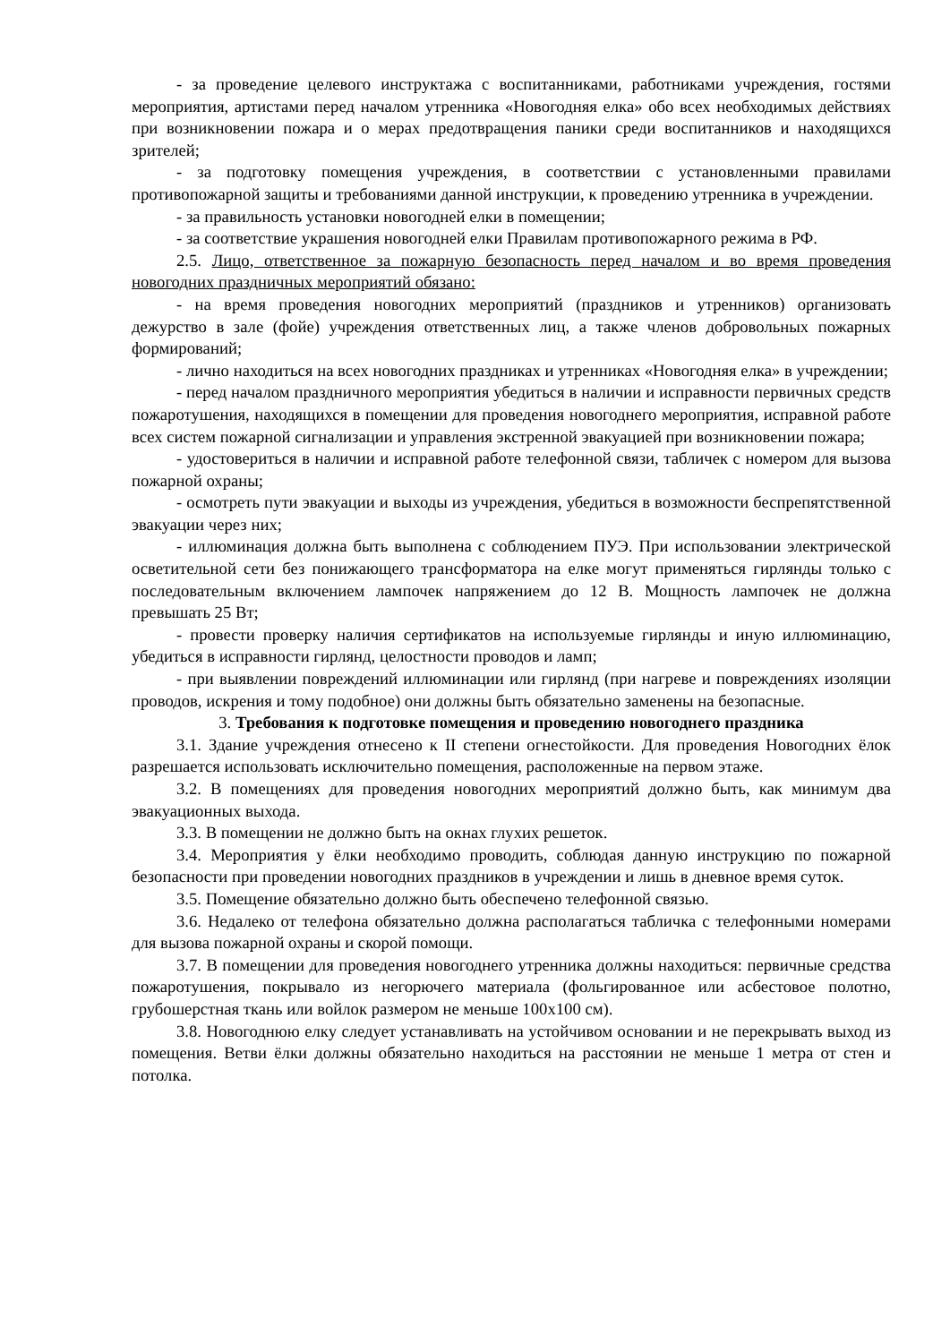- за проведение целевого инструктажа с воспитанниками, работниками учреждения, гостями мероприятия, артистами перед началом утренника «Новогодняя елка» обо всех необходимых действиях при возникновении пожара и о мерах предотвращения паники среди воспитанников и находящихся зрителей;
- за подготовку помещения учреждения, в соответствии с установленными правилами противопожарной защиты и требованиями данной инструкции, к проведению утренника в учреждении.
- за правильность установки новогодней елки в помещении;
- за соответствие украшения новогодней елки Правилам противопожарного режима в РФ.
2.5. Лицо, ответственное за пожарную безопасность перед началом и во время проведения новогодних праздничных мероприятий обязано:
- на время проведения новогодних мероприятий (праздников и утренников) организовать дежурство в зале (фойе) учреждения ответственных лиц, а также членов добровольных пожарных формирований;
- лично находиться на всех новогодних праздниках и утренниках «Новогодняя елка» в учреждении;
- перед началом праздничного мероприятия убедиться в наличии и исправности первичных средств пожаротушения, находящихся в помещении для проведения новогоднего мероприятия, исправной работе всех систем пожарной сигнализации и управления экстренной эвакуацией при возникновении пожара;
- удостовериться в наличии и исправной работе телефонной связи, табличек с номером для вызова пожарной охраны;
- осмотреть пути эвакуации и выходы из учреждения, убедиться в возможности беспрепятственной эвакуации через них;
- иллюминация должна быть выполнена с соблюдением ПУЭ. При использовании электрической осветительной сети без понижающего трансформатора на елке могут применяться гирлянды только с последовательным включением лампочек напряжением до 12 В. Мощность лампочек не должна превышать 25 Вт;
- провести проверку наличия сертификатов на используемые гирлянды и иную иллюминацию, убедиться в исправности гирлянд, целостности проводов и ламп;
- при выявлении повреждений иллюминации или гирлянд (при нагреве и повреждениях изоляции проводов, искрения и тому подобное) они должны быть обязательно заменены на безопасные.
3. Требования к подготовке помещения и проведению новогоднего праздника
3.1. Здание учреждения отнесено к II степени огнестойкости. Для проведения Новогодних ёлок разрешается использовать исключительно помещения, расположенные на первом этаже.
3.2. В помещениях для проведения новогодних мероприятий должно быть, как минимум два эвакуационных выхода.
3.3. В помещении не должно быть на окнах глухих решеток.
3.4. Мероприятия у ёлки необходимо проводить, соблюдая данную инструкцию по пожарной безопасности при проведении новогодних праздников в учреждении и лишь в дневное время суток.
3.5. Помещение обязательно должно быть обеспечено телефонной связью.
3.6. Недалеко от телефона обязательно должна располагаться табличка с телефонными номерами для вызова пожарной охраны и скорой помощи.
3.7. В помещении для проведения новогоднего утренника должны находиться: первичные средства пожаротушения, покрывало из негорючего материала (фольгированное или асбестовое полотно, грубошерстная ткань или войлок размером не меньше 100х100 см).
3.8. Новогоднюю елку следует устанавливать на устойчивом основании и не перекрывать выход из помещения. Ветви ёлки должны обязательно находиться на расстоянии не меньше 1 метра от стен и потолка.